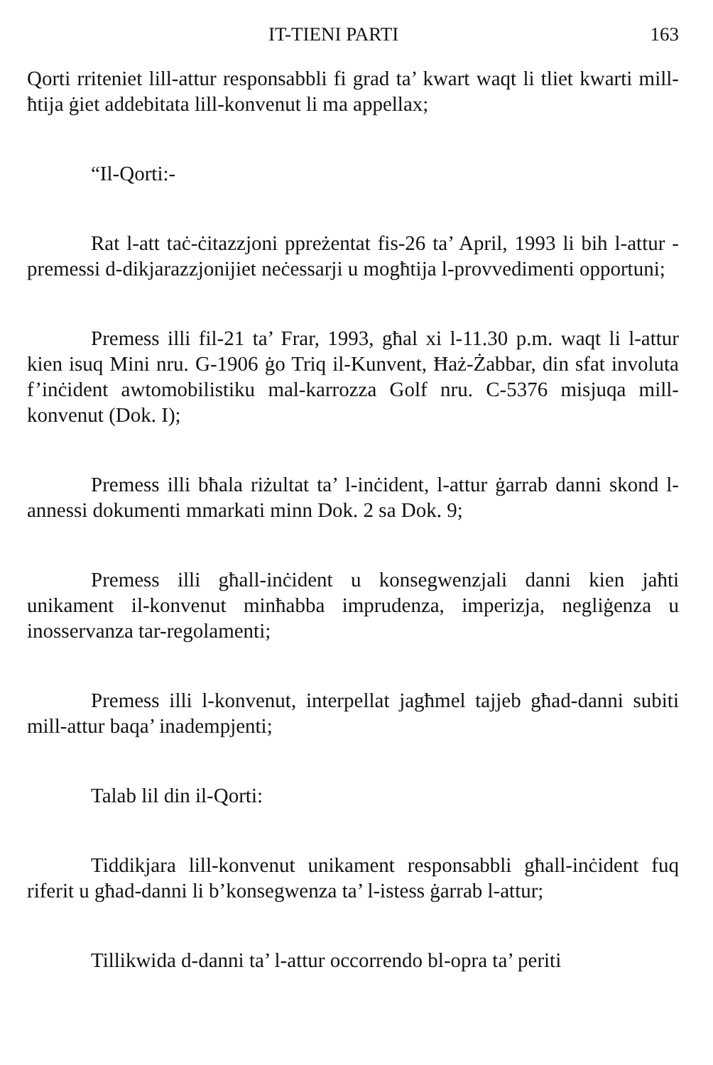IT-TIENI PARTI 163
Qorti rriteniet lill-attur responsabbli fi grad ta’ kwart waqt li tliet kwarti mill-ħtija ġiet addebitata lill-konvenut li ma appellax;
“Il-Qorti:-
Rat l-att taċ-ċitazzjoni ppreżentat fis-26 ta’ April, 1993 li bih l-attur - premessi d-dikjarazzjonijiet neċessarji u mogħtija l-provvedimenti opportuni;
Premess illi fil-21 ta’ Frar, 1993, għal xi l-11.30 p.m. waqt li l-attur kien isuq Mini nru. G-1906 ġo Triq il-Kunvent, Ħaż-Żabbar, din sfat involuta f’inċident awtomobilistiku mal-karrozza Golf nru. C-5376 misjuqa mill-konvenut (Dok. I);
Premess illi bħala riżultat ta’ l-inċident, l-attur ġarrab danni skond l-annessi dokumenti mmarkati minn Dok. 2 sa Dok. 9;
Premess illi għall-inċident u konsegwenzjali danni kien jaħti unikament il-konvenut minħabba imprudenza, imperizja, negliġenza u inosservanza tar-regolamenti;
Premess illi l-konvenut, interpellat jagħmel tajjeb għad-danni subiti mill-attur baqa’ inadempjenti;
Talab lil din il-Qorti:
Tiddikjara lill-konvenut unikament responsabbli għall-inċident fuq riferit u għad-danni li b’konsegwenza ta’ l-istess ġarrab l-attur;
Tillikwida d-danni ta’ l-attur occorrendo bl-opra ta’ periti